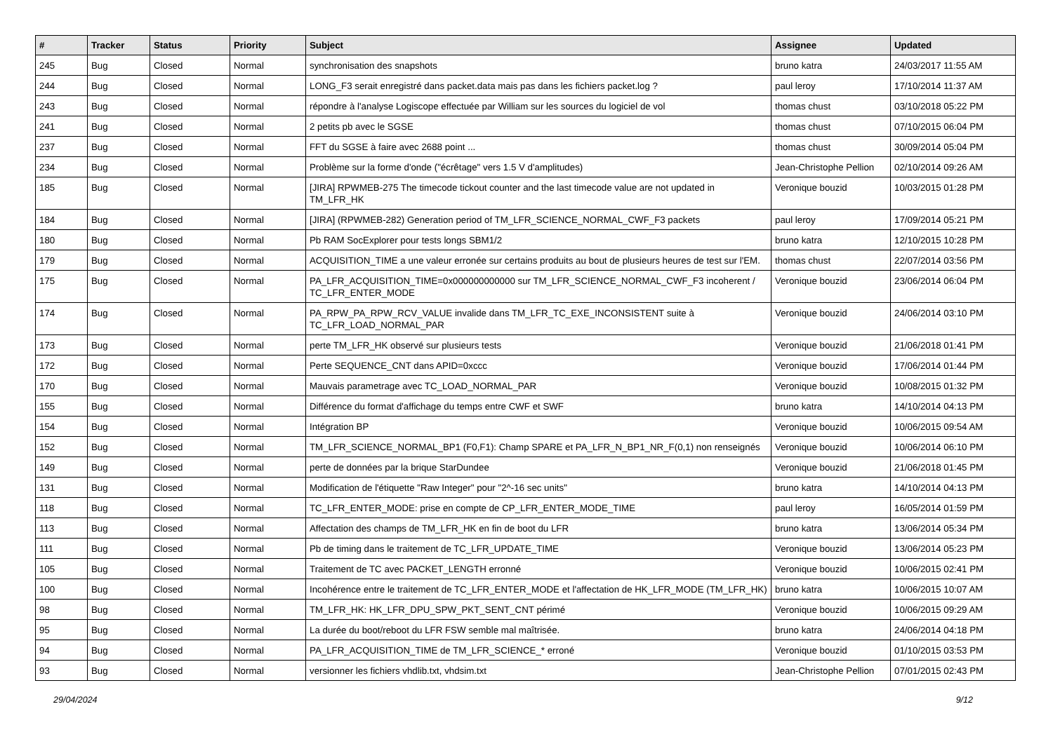| # | Tracker | Status | Priority | Subject | Assignee | Updated |
| --- | --- | --- | --- | --- | --- | --- |
| 245 | Bug | Closed | Normal | synchronisation des snapshots | bruno katra | 24/03/2017 11:55 AM |
| 244 | Bug | Closed | Normal | LONG_F3 serait enregistré dans packet.data mais pas dans les fichiers packet.log ? | paul leroy | 17/10/2014 11:37 AM |
| 243 | Bug | Closed | Normal | répondre à l'analyse Logiscope effectuée par William sur les sources du logiciel de vol | thomas chust | 03/10/2018 05:22 PM |
| 241 | Bug | Closed | Normal | 2 petits pb avec le SGSE | thomas chust | 07/10/2015 06:04 PM |
| 237 | Bug | Closed | Normal | FFT du SGSE à faire avec 2688 point ... | thomas chust | 30/09/2014 05:04 PM |
| 234 | Bug | Closed | Normal | Problème sur la forme d'onde ("écrêtage" vers 1.5 V d'amplitudes) | Jean-Christophe Pellion | 02/10/2014 09:26 AM |
| 185 | Bug | Closed | Normal | [JIRA] RPWMEB-275 The timecode tickout counter and the last timecode value are not updated in TM_LFR_HK | Veronique bouzid | 10/03/2015 01:28 PM |
| 184 | Bug | Closed | Normal | [JIRA] (RPWMEB-282) Generation period of TM_LFR_SCIENCE_NORMAL_CWF_F3 packets | paul leroy | 17/09/2014 05:21 PM |
| 180 | Bug | Closed | Normal | Pb RAM SocExplorer pour tests longs SBM1/2 | bruno katra | 12/10/2015 10:28 PM |
| 179 | Bug | Closed | Normal | ACQUISITION_TIME a une valeur erronée sur certains produits au bout de plusieurs heures de test sur l'EM. | thomas chust | 22/07/2014 03:56 PM |
| 175 | Bug | Closed | Normal | PA_LFR_ACQUISITION_TIME=0x000000000000 sur TM_LFR_SCIENCE_NORMAL_CWF_F3 incoherent / TC_LFR_ENTER_MODE | Veronique bouzid | 23/06/2014 06:04 PM |
| 174 | Bug | Closed | Normal | PA_RPW_PA_RPW_RCV_VALUE invalide dans TM_LFR_TC_EXE_INCONSISTENT suite à TC_LFR_LOAD_NORMAL_PAR | Veronique bouzid | 24/06/2014 03:10 PM |
| 173 | Bug | Closed | Normal | perte TM_LFR_HK observé sur plusieurs tests | Veronique bouzid | 21/06/2018 01:41 PM |
| 172 | Bug | Closed | Normal | Perte SEQUENCE_CNT dans APID=0xccc | Veronique bouzid | 17/06/2014 01:44 PM |
| 170 | Bug | Closed | Normal | Mauvais parametrage avec TC_LOAD_NORMAL_PAR | Veronique bouzid | 10/08/2015 01:32 PM |
| 155 | Bug | Closed | Normal | Différence du format d'affichage du temps entre CWF et SWF | bruno katra | 14/10/2014 04:13 PM |
| 154 | Bug | Closed | Normal | Intégration BP | Veronique bouzid | 10/06/2015 09:54 AM |
| 152 | Bug | Closed | Normal | TM_LFR_SCIENCE_NORMAL_BP1 (F0,F1): Champ SPARE et PA_LFR_N_BP1_NR_F(0,1) non renseignés | Veronique bouzid | 10/06/2014 06:10 PM |
| 149 | Bug | Closed | Normal | perte de données par la brique StarDundee | Veronique bouzid | 21/06/2018 01:45 PM |
| 131 | Bug | Closed | Normal | Modification de l'étiquette "Raw Integer" pour "2^-16 sec units" | bruno katra | 14/10/2014 04:13 PM |
| 118 | Bug | Closed | Normal | TC_LFR_ENTER_MODE: prise en compte de CP_LFR_ENTER_MODE_TIME | paul leroy | 16/05/2014 01:59 PM |
| 113 | Bug | Closed | Normal | Affectation des champs de TM_LFR_HK en fin de boot du LFR | bruno katra | 13/06/2014 05:34 PM |
| 111 | Bug | Closed | Normal | Pb de timing dans le traitement de TC_LFR_UPDATE_TIME | Veronique bouzid | 13/06/2014 05:23 PM |
| 105 | Bug | Closed | Normal | Traitement de TC avec PACKET_LENGTH erronné | Veronique bouzid | 10/06/2015 02:41 PM |
| 100 | Bug | Closed | Normal | Incohérence entre le traitement de TC_LFR_ENTER_MODE et l'affectation de HK_LFR_MODE (TM_LFR_HK) | bruno katra | 10/06/2015 10:07 AM |
| 98 | Bug | Closed | Normal | TM_LFR_HK: HK_LFR_DPU_SPW_PKT_SENT_CNT périmé | Veronique bouzid | 10/06/2015 09:29 AM |
| 95 | Bug | Closed | Normal | La durée du boot/reboot du LFR FSW semble mal maîtrisée. | bruno katra | 24/06/2014 04:18 PM |
| 94 | Bug | Closed | Normal | PA_LFR_ACQUISITION_TIME de TM_LFR_SCIENCE_* erroné | Veronique bouzid | 01/10/2015 03:53 PM |
| 93 | Bug | Closed | Normal | versionner les fichiers vhdlib.txt, vhdsim.txt | Jean-Christophe Pellion | 07/01/2015 02:43 PM |
29/04/2024 9/12